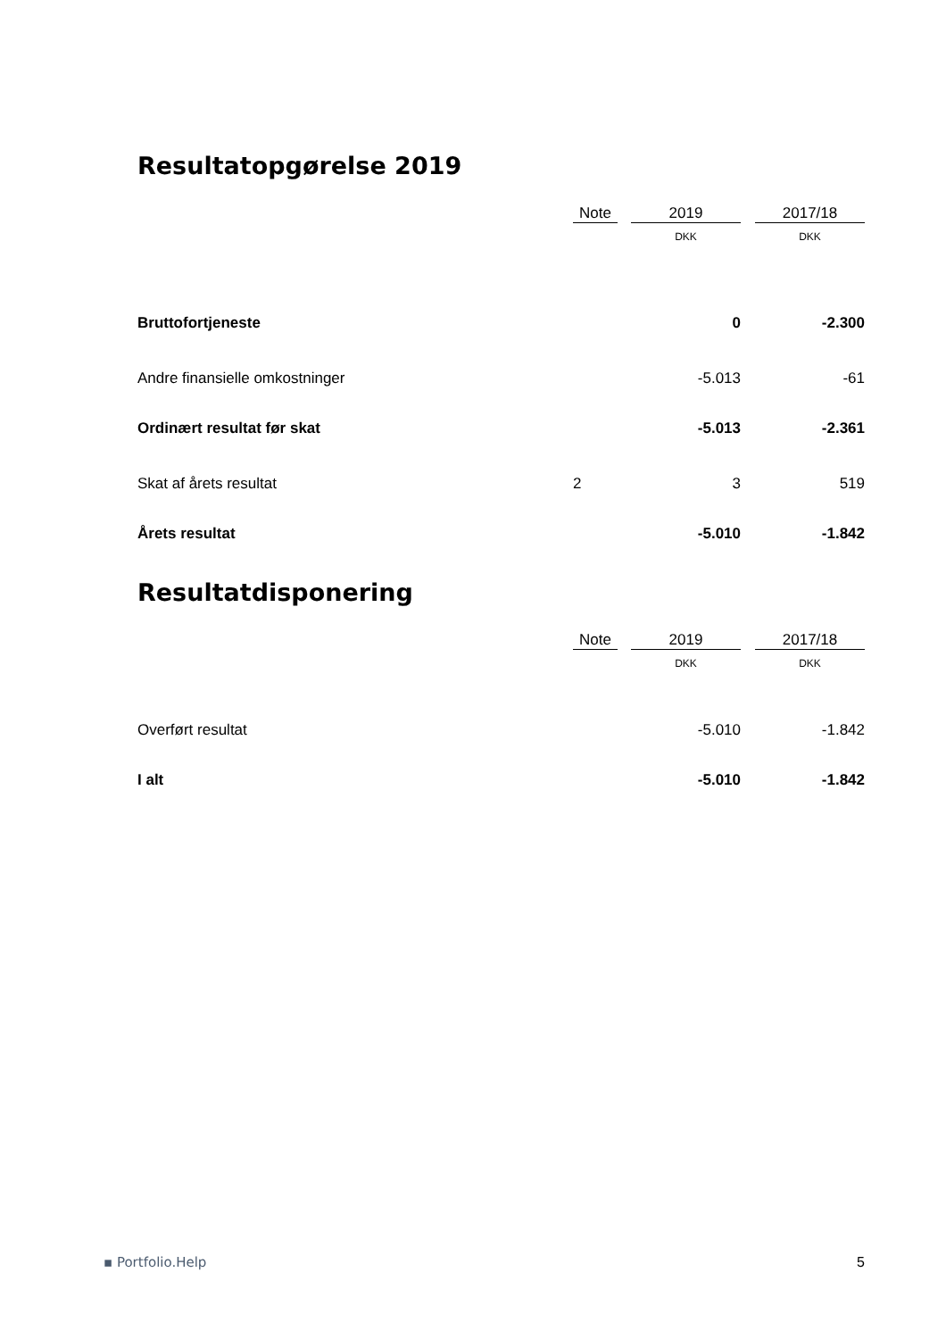Resultatopgørelse 2019
| | Note | | 2019 | | 2017/18 |
| --- | --- | --- | --- | --- | --- |
| | | | DKK | | DKK |
| Bruttofortjeneste | | | 0 | | -2.300 |
| Andre finansielle omkostninger | | | -5.013 | | -61 |
| Ordinært resultat før skat | | | -5.013 | | -2.361 |
| Skat af årets resultat | 2 | | 3 | | 519 |
| Årets resultat | | | -5.010 | | -1.842 |
Resultatdisponering
| | Note | | 2019 | | 2017/18 |
| --- | --- | --- | --- | --- | --- |
| | | | DKK | | DKK |
| Overført resultat | | | -5.010 | | -1.842 |
| I alt | | | -5.010 | | -1.842 |
▪ Portfolio.Help 5